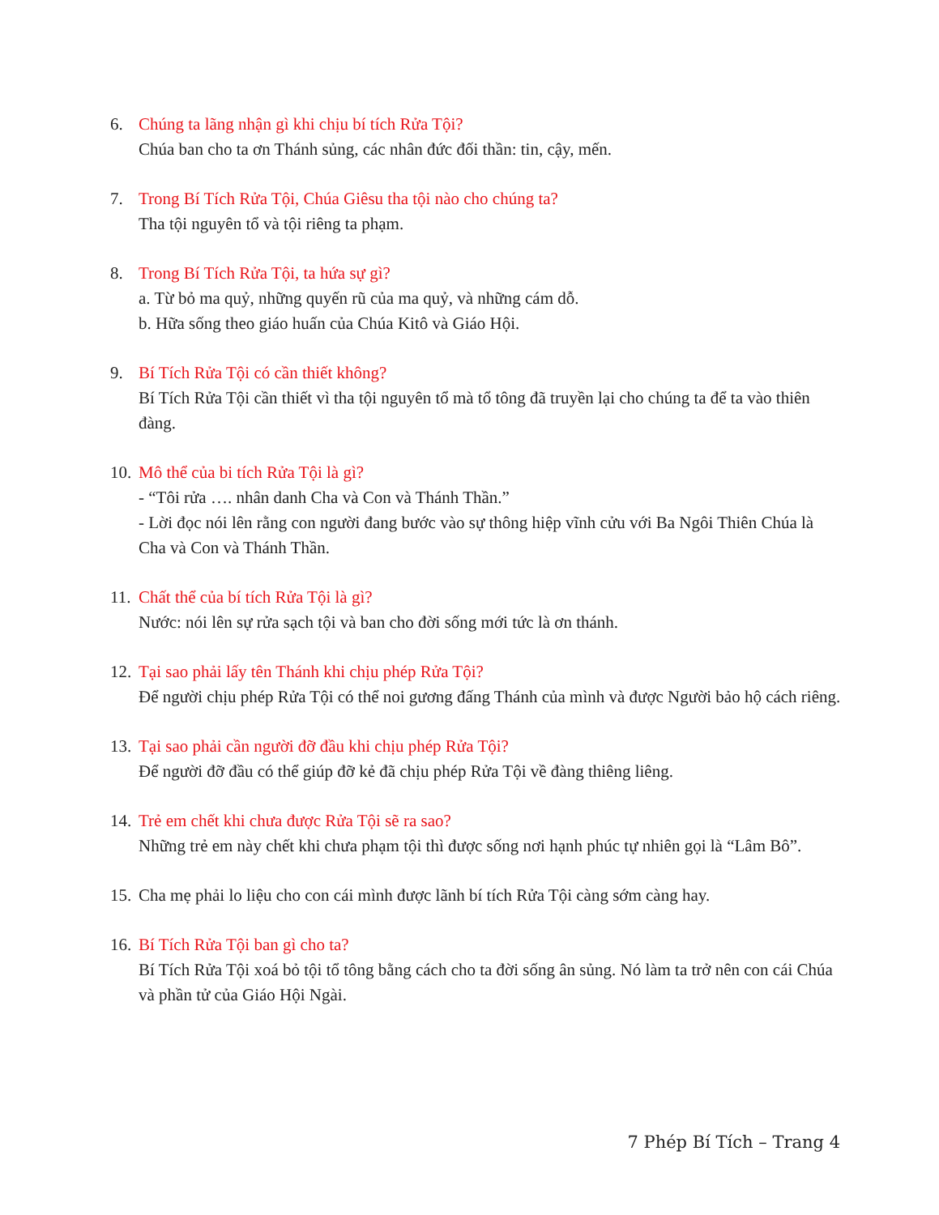6. Chúng ta lãng nhận gì khi chịu bí tích Rửa Tội?
Chúa ban cho ta ơn Thánh sủng, các nhân đức đối thần: tin, cậy, mến.
7. Trong Bí Tích Rửa Tội, Chúa Giêsu tha tội nào cho chúng ta?
Tha tội nguyên tổ và tội riêng ta phạm.
8. Trong Bí Tích Rửa Tội, ta hứa sự gì?
a. Từ bỏ ma quỷ, những quyến rũ của ma quỷ, và những cám dỗ.
b. Hữa sống theo giáo huấn của Chúa Kitô và Giáo Hội.
9. Bí Tích Rửa Tội có cần thiết không?
Bí Tích Rửa Tội cần thiết vì tha tội nguyên tổ mà tổ tông đã truyền lại cho chúng ta để ta vào thiên đàng.
10.
Mô thể của bi tích Rửa Tội là gì?
- “Tôi rửa …. nhân danh Cha và Con và Thánh Thần.”
- Lời đọc nói lên rằng con người đang bước vào sự thông hiệp vĩnh cửu với Ba Ngôi Thiên Chúa là Cha và Con và Thánh Thần.
11.
Chất thể của bí tích Rửa Tội là gì?
Nước: nói lên sự rửa sạch tội và ban cho đời sống mới tức là ơn thánh.
12.
Tại sao phải lấy tên Thánh khi chịu phép Rửa Tội?
Để người chịu phép Rửa Tội có thể noi gương đấng Thánh của mình và được Người bảo hộ cách riêng.
13.
Tại sao phải cần người đỡ đầu khi chịu phép Rửa Tội?
Để người đỡ đầu có thể giúp đỡ kẻ đã chịu phép Rửa Tội về đàng thiêng liêng.
14.
Trẻ em chết khi chưa được Rửa Tội sẽ ra sao?
Những trẻ em này chết khi chưa phạm tội thì được sống nơi hạnh phúc tự nhiên gọi là “Lâm Bô”.
15.
Cha mẹ phải lo liệu cho con cái mình được lãnh bí tích Rửa Tội càng sớm càng hay.
16.
Bí Tích Rửa Tội ban gì cho ta?
Bí Tích Rửa Tội xoá bỏ tội tổ tông bằng cách cho ta đời sống ân sủng. Nó làm ta trở nên con cái Chúa và phần tử của Giáo Hội Ngài.
7 Phép Bí Tích – Trang 4